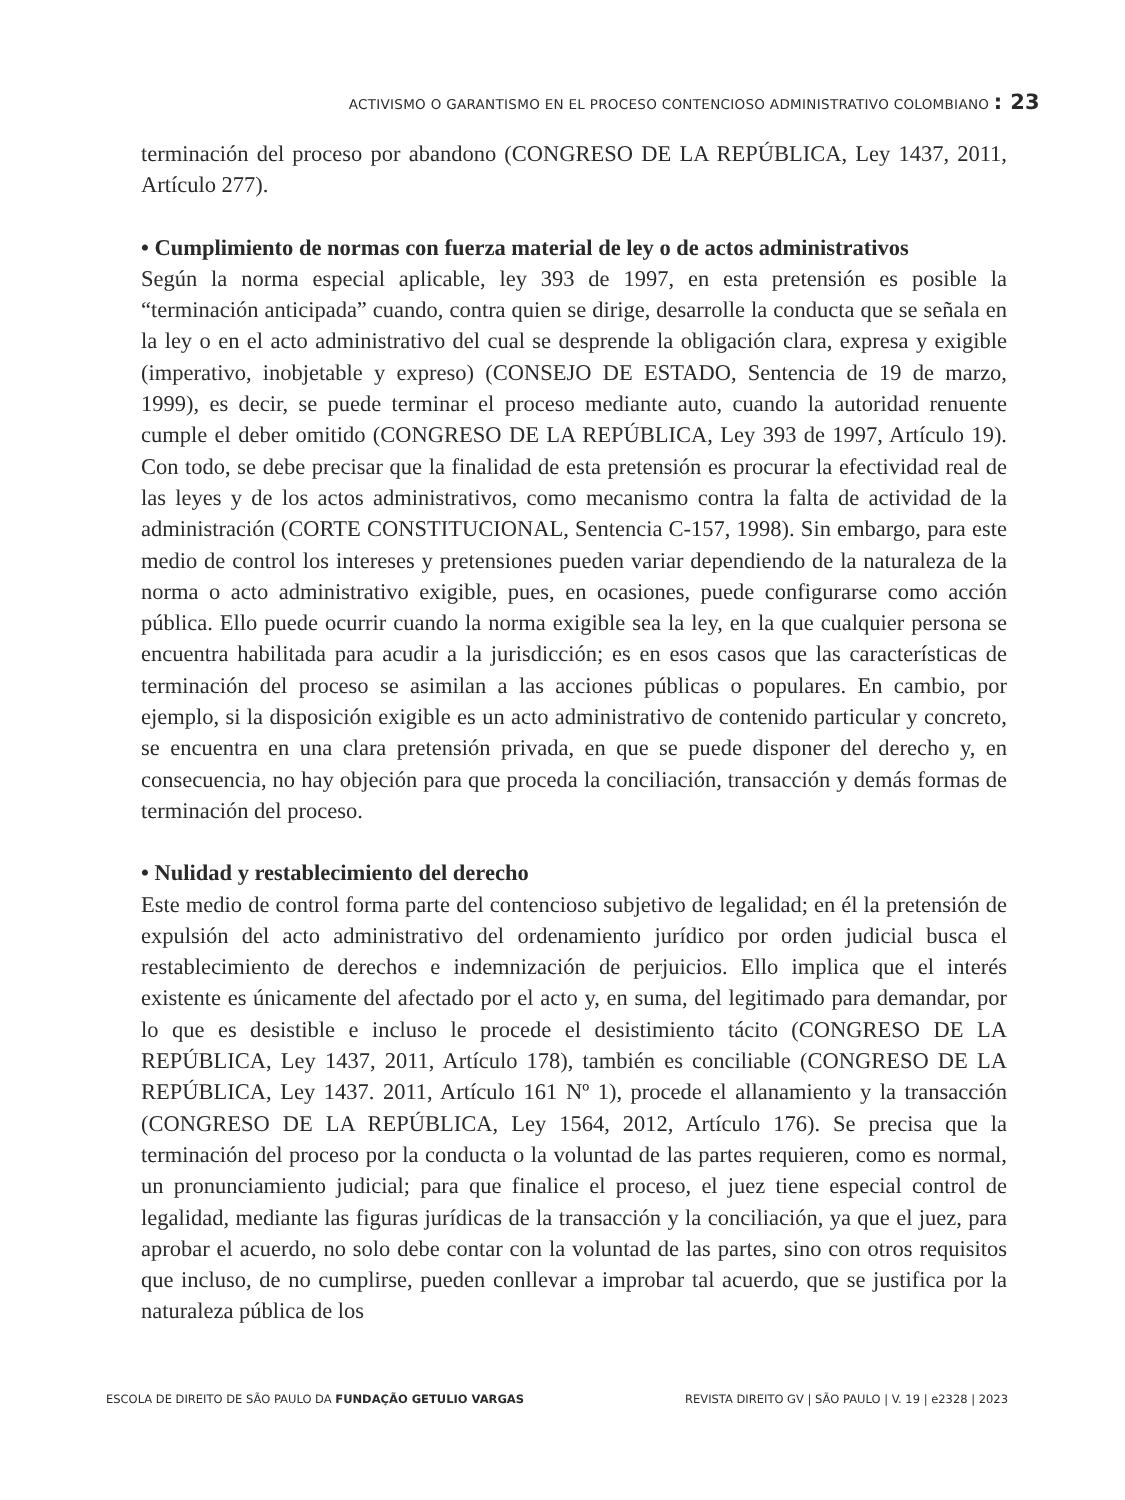ACTIVISMO O GARANTISMO EN EL PROCESO CONTENCIOSO ADMINISTRATIVO COLOMBIANO : 23
terminación del proceso por abandono (CONGRESO DE LA REPÚBLICA, Ley 1437, 2011, Artículo 277).
• Cumplimiento de normas con fuerza material de ley o de actos administrativos
Según la norma especial aplicable, ley 393 de 1997, en esta pretensión es posible la “terminación anticipada” cuando, contra quien se dirige, desarrolle la conducta que se señala en la ley o en el acto administrativo del cual se desprende la obligación clara, expresa y exigible (imperativo, inobjetable y expreso) (CONSEJO DE ESTADO, Sentencia de 19 de marzo, 1999), es decir, se puede terminar el proceso mediante auto, cuando la autoridad renuente cumple el deber omitido (CONGRESO DE LA REPÚBLICA, Ley 393 de 1997, Artículo 19). Con todo, se debe precisar que la finalidad de esta pretensión es procurar la efectividad real de las leyes y de los actos administrativos, como mecanismo contra la falta de actividad de la administración (CORTE CONSTITUCIONAL, Sentencia C-157, 1998). Sin embargo, para este medio de control los intereses y pretensiones pueden variar dependiendo de la naturaleza de la norma o acto administrativo exigible, pues, en ocasiones, puede configurarse como acción pública. Ello puede ocurrir cuando la norma exigible sea la ley, en la que cualquier persona se encuentra habilitada para acudir a la jurisdicción; es en esos casos que las características de terminación del proceso se asimilan a las acciones públicas o populares. En cambio, por ejemplo, si la disposición exigible es un acto administrativo de contenido particular y concreto, se encuentra en una clara pretensión privada, en que se puede disponer del derecho y, en consecuencia, no hay objeción para que proceda la conciliación, transacción y demás formas de terminación del proceso.
• Nulidad y restablecimiento del derecho
Este medio de control forma parte del contencioso subjetivo de legalidad; en él la pretensión de expulsión del acto administrativo del ordenamiento jurídico por orden judicial busca el restablecimiento de derechos e indemnización de perjuicios. Ello implica que el interés existente es únicamente del afectado por el acto y, en suma, del legitimado para demandar, por lo que es desistible e incluso le procede el desistimiento tácito (CONGRESO DE LA REPÚBLICA, Ley 1437, 2011, Artículo 178), también es conciliable (CONGRESO DE LA REPÚBLICA, Ley 1437. 2011, Artículo 161 Nº 1), procede el allanamiento y la transacción (CONGRESO DE LA REPÚBLICA, Ley 1564, 2012, Artículo 176). Se precisa que la terminación del proceso por la conducta o la voluntad de las partes requieren, como es normal, un pronunciamiento judicial; para que finalice el proceso, el juez tiene especial control de legalidad, mediante las figuras jurídicas de la transacción y la conciliación, ya que el juez, para aprobar el acuerdo, no solo debe contar con la voluntad de las partes, sino con otros requisitos que incluso, de no cumplirse, pueden conllevar a improbar tal acuerdo, que se justifica por la naturaleza pública de los
ESCOLA DE DIREITO DE SÃO PAULO DA FUNDAÇÃO GETULIO VARGAS REVISTA DIREITO GV | SÃO PAULO | V. 19 | e2328 | 2023